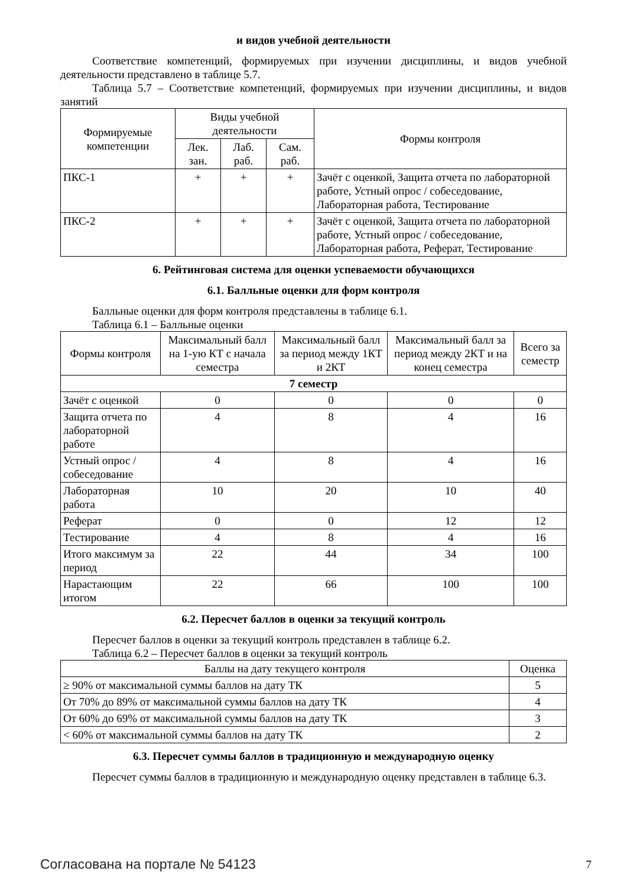и видов учебной деятельности
Соответствие компетенций, формируемых при изучении дисциплины, и видов учебной деятельности представлено в таблице 5.7.
Таблица 5.7 – Соответствие компетенций, формируемых при изучении дисциплины, и видов занятий
| Формируемые компетенции | Виды учебной деятельности | | | Формы контроля |
| --- | --- | --- | --- | --- |
| | Лек. зан. | Лаб. раб. | Сам. раб. | |
| ПКС-1 | + | + | + | Зачёт с оценкой, Защита отчета по лабораторной работе, Устный опрос / собеседование, Лабораторная работа, Тестирование |
| ПКС-2 | + | + | + | Зачёт с оценкой, Защита отчета по лабораторной работе, Устный опрос / собеседование, Лабораторная работа, Реферат, Тестирование |
6. Рейтинговая система для оценки успеваемости обучающихся
6.1. Балльные оценки для форм контроля
Балльные оценки для форм контроля представлены в таблице 6.1.
Таблица 6.1 – Балльные оценки
| Формы контроля | Максимальный балл на 1-ую КТ с начала семестра | Максимальный балл за период между 1КТ и 2КТ | Максимальный балл за период между 2КТ и на конец семестра | Всего за семестр |
| --- | --- | --- | --- | --- |
| 7 семестр | | | | |
| Зачёт с оценкой | 0 | 0 | 0 | 0 |
| Защита отчета по лабораторной работе | 4 | 8 | 4 | 16 |
| Устный опрос / собеседование | 4 | 8 | 4 | 16 |
| Лабораторная работа | 10 | 20 | 10 | 40 |
| Реферат | 0 | 0 | 12 | 12 |
| Тестирование | 4 | 8 | 4 | 16 |
| Итого максимум за период | 22 | 44 | 34 | 100 |
| Нарастающим итогом | 22 | 66 | 100 | 100 |
6.2. Пересчет баллов в оценки за текущий контроль
Пересчет баллов в оценки за текущий контроль представлен в таблице 6.2.
Таблица 6.2 – Пересчет баллов в оценки за текущий контроль
| Баллы на дату текущего контроля | Оценка |
| --- | --- |
| ≥ 90% от максимальной суммы баллов на дату ТК | 5 |
| От 70% до 89% от максимальной суммы баллов на дату ТК | 4 |
| От 60% до 69% от максимальной суммы баллов на дату ТК | 3 |
| < 60% от максимальной суммы баллов на дату ТК | 2 |
6.3. Пересчет суммы баллов в традиционную и международную оценку
Пересчет суммы баллов в традиционную и международную оценку представлен в таблице 6.3.
Согласована на портале № 54123 7